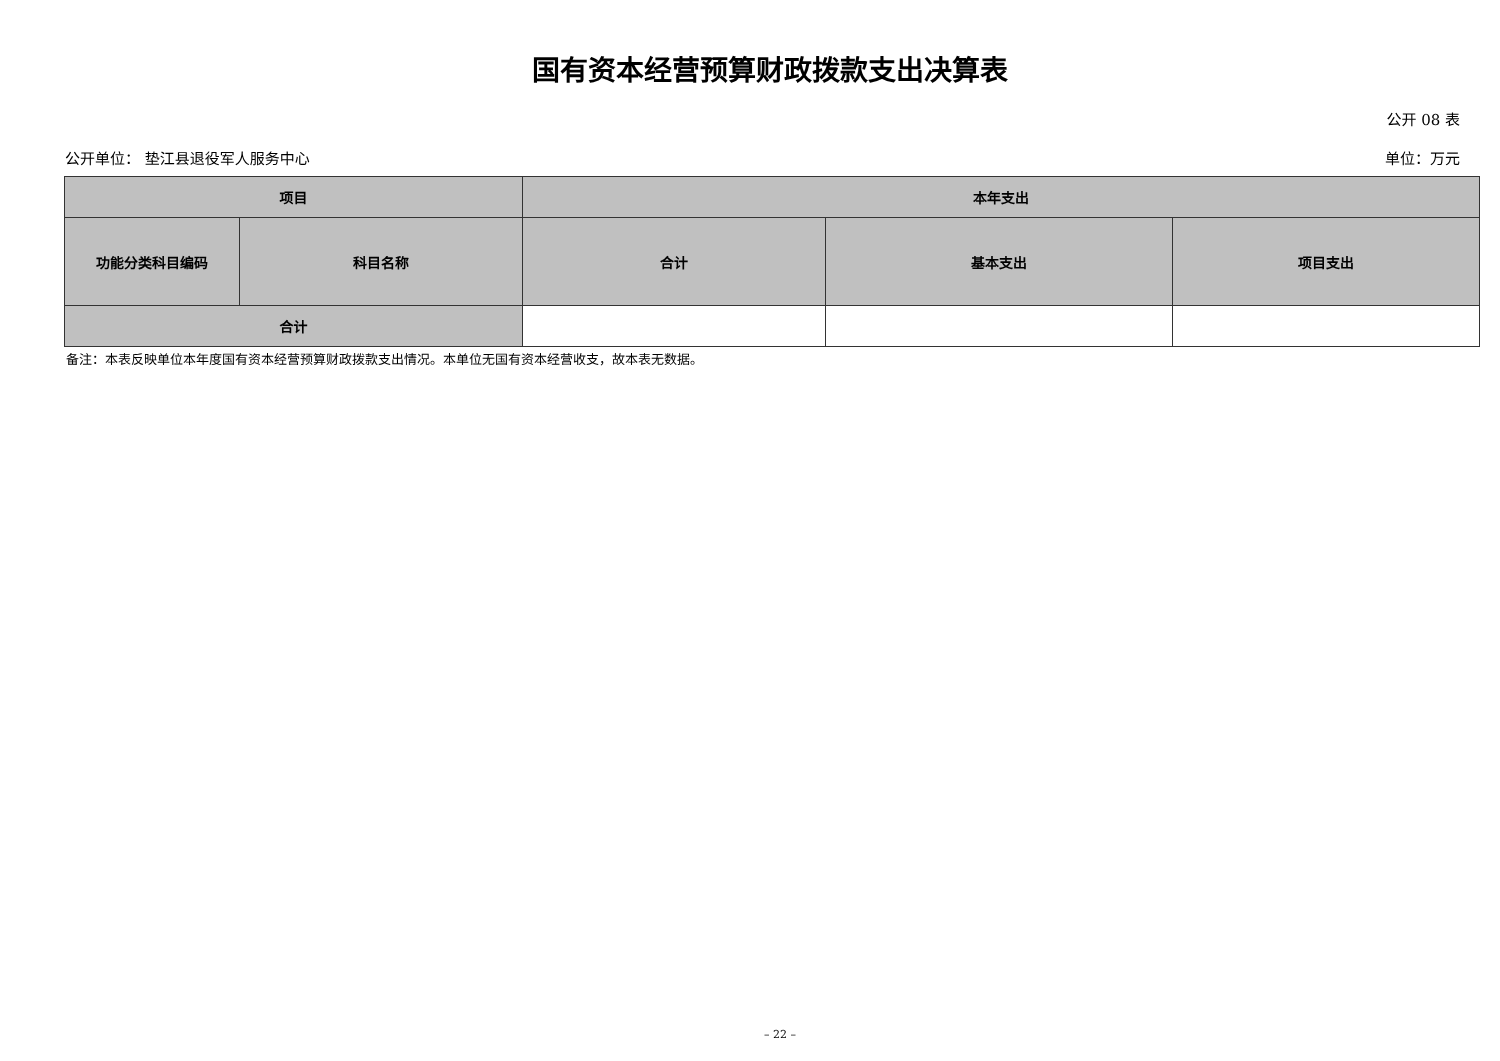国有资本经营预算财政拨款支出决算表
公开 08 表
公开单位： 垫江县退役军人服务中心 单位：万元
| 项目 | | 本年支出 | | |
| --- | --- | --- | --- | --- |
| 功能分类科目编码 | 科目名称 | 合计 | 基本支出 | 项目支出 |
| 合计 | | | | |
备注：本表反映单位本年度国有资本经营预算财政拨款支出情况。本单位无国有资本经营收支，故本表无数据。
– 22 –